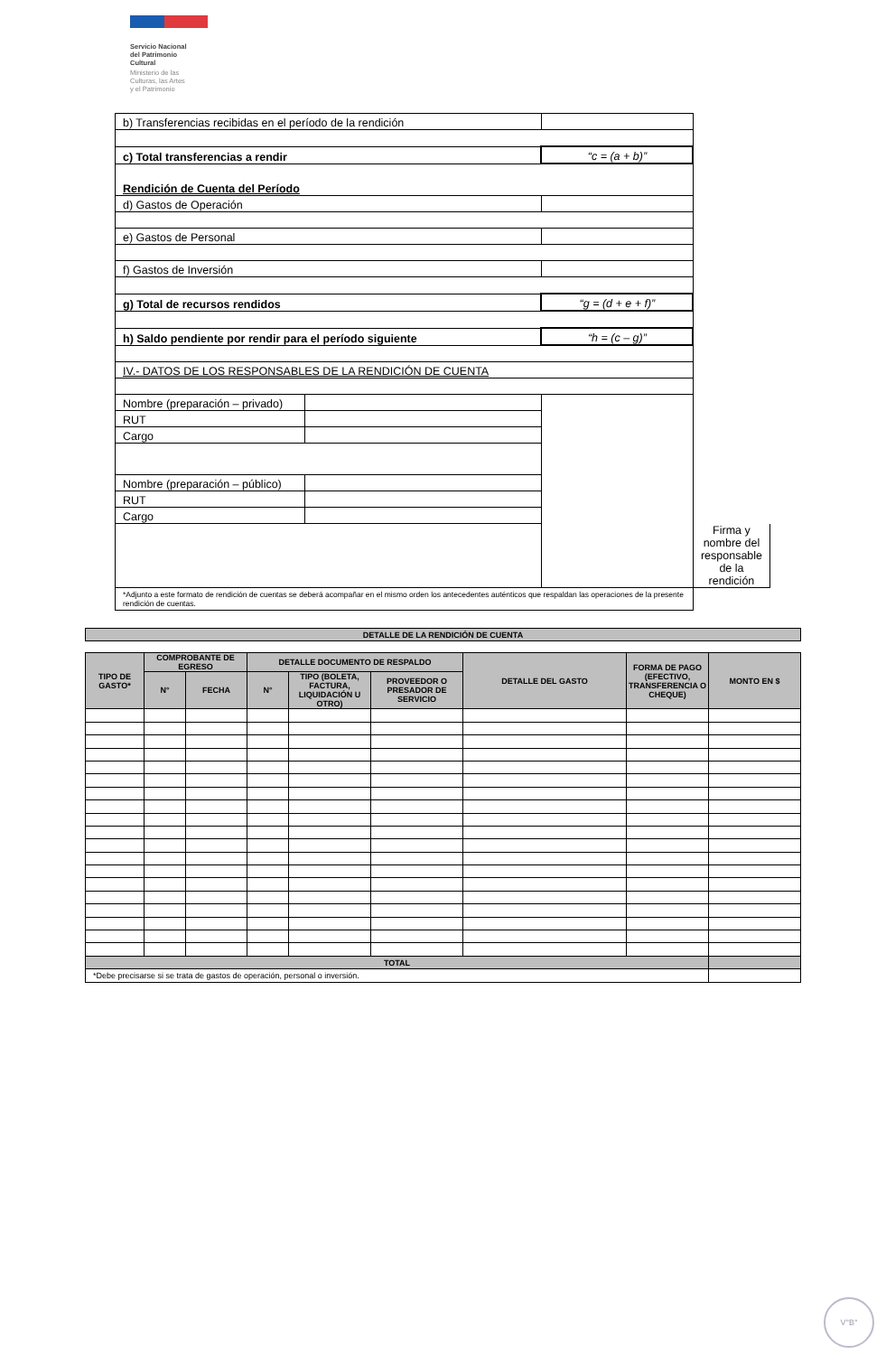Servicio Nacional
del Patrimonio
Cultural
Ministerio de las
Culturas, las Artes
y el Patrimonio
| b) Transferencias recibidas en el período de la rendición | | | | |
| c) Total transferencias a rendir | | | “c = (a + b)” | |
| Rendición de Cuenta del Período | | | | |
| d) Gastos de Operación | | | | |
| e) Gastos de Personal | | | | |
| f) Gastos de Inversión | | | | |
| g) Total de recursos rendidos | | | “g = (d + e + f)” | |
| h) Saldo pendiente por rendir para el período siguiente | | | “h = (c – g)” | |
| IV.- DATOS DE LOS RESPONSABLES DE LA RENDICIÓN DE CUENTA | | | | |
| Nombre (preparación – privado) | | | | |
| RUT | | | | |
| Cargo | | | | |
| Nombre (preparación – público) | | | | |
| RUT | | | | |
| Cargo | | | | |
| | | | | Firma y nombre del responsable de la rendición |
| *Adjunto a este formato de rendición de cuentas se deberá acompañar en el mismo orden los antecedentes auténticos que respaldan las operaciones de la presente rendición de cuentas. | | | | |
| DETALLE DE LA RENDICIÓN DE CUENTA | | | | | | | | |
| --- | --- | --- | --- | --- | --- | --- | --- | --- |
| TIPO DE GASTO* | COMPROBANTE DE EGRESO | | DETALLE DOCUMENTO DE RESPALDO | | | DETALLE DEL GASTO | FORMA DE PAGO (EFECTIVO, TRANSFERENCIA O CHEQUE) | MONTO EN $ |
| | N° | FECHA | N° | TIPO (BOLETA, FACTURA, LIQUIDACIÓN U OTRO) | PROVEEDOR O PRESADOR DE SERVICIO | | | |
| TOTAL | | | | | | | | |
| *Debe precisarse si se trata de gastos de operación, personal o inversión. | | | | | | | | |
V°B°